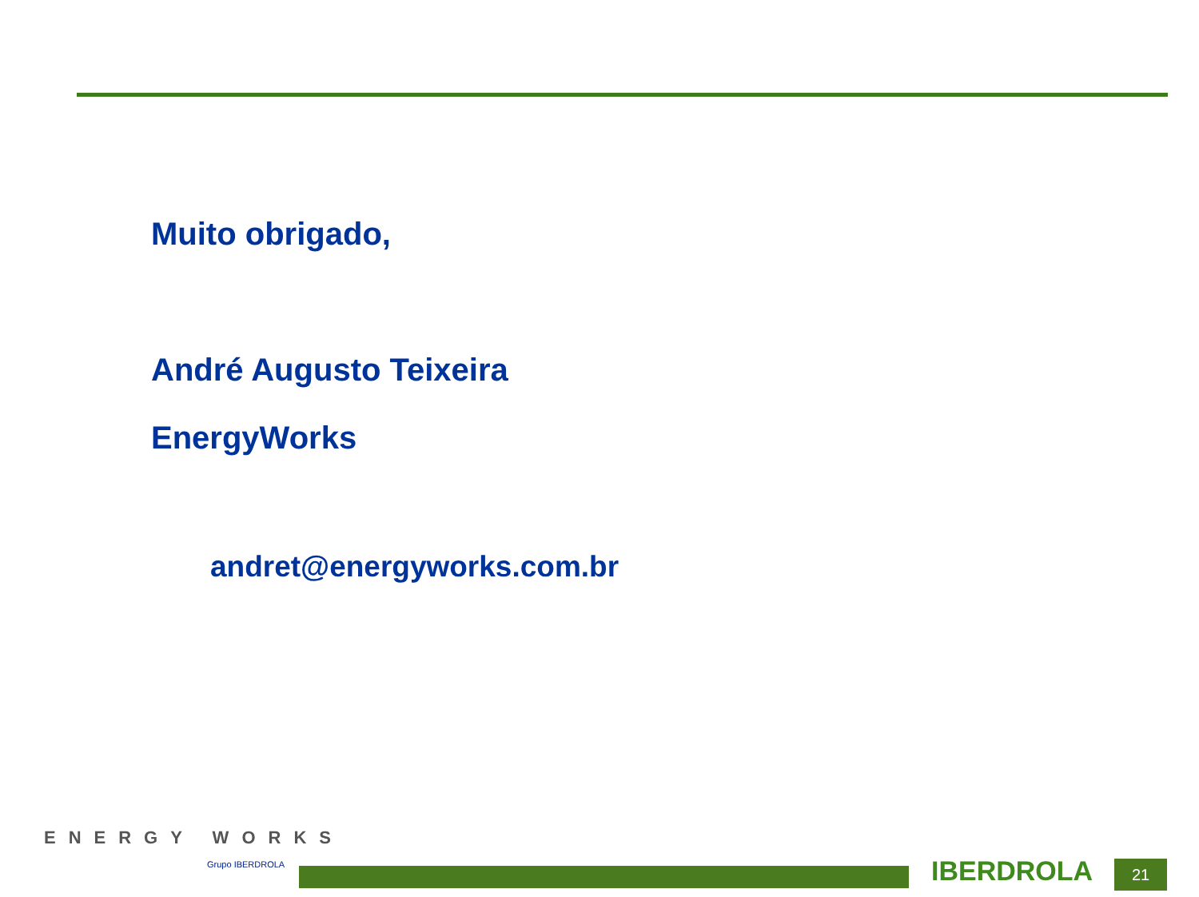Muito obrigado,
André Augusto Teixeira
EnergyWorks
andret@energyworks.com.br
ENERGY WORKS
Grupo IBERDROLA
IBERDROLA 21